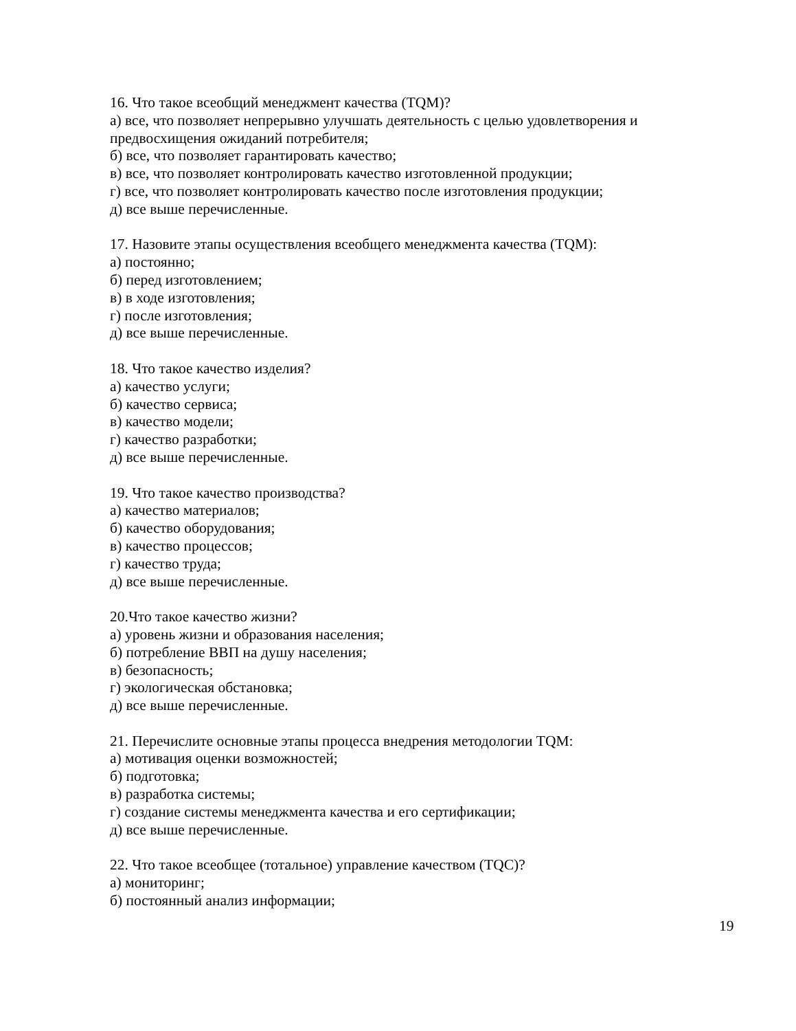16. Что такое всеобщий менеджмент качества (TQM)?
а) все, что позволяет непрерывно улучшать деятельность с целью удовлетворения и предвосхищения ожиданий потребителя;
б) все, что позволяет гарантировать качество;
в) все, что позволяет контролировать качество изготовленной продукции;
г) все, что позволяет контролировать качество после изготовления продукции;
д) все выше перечисленные.
17. Назовите этапы осуществления всеобщего менеджмента качества (TQM):
а) постоянно;
б) перед изготовлением;
в) в ходе изготовления;
г) после изготовления;
д) все выше перечисленные.
18. Что такое качество изделия?
а) качество услуги;
б) качество сервиса;
в) качество модели;
г) качество разработки;
д) все выше перечисленные.
19. Что такое качество производства?
а) качество материалов;
б) качество оборудования;
в) качество процессов;
г) качество труда;
д) все выше перечисленные.
20.Что такое качество жизни?
а) уровень жизни и образования населения;
б) потребление ВВП на душу населения;
в) безопасность;
г) экологическая обстановка;
д) все выше перечисленные.
21. Перечислите основные этапы процесса внедрения методологии TQM:
а) мотивация оценки возможностей;
б) подготовка;
в) разработка системы;
г) создание системы менеджмента качества и его сертификации;
д) все выше перечисленные.
22. Что такое всеобщее (тотальное) управление качеством (TQC)?
а) мониторинг;
б) постоянный анализ информации;
19